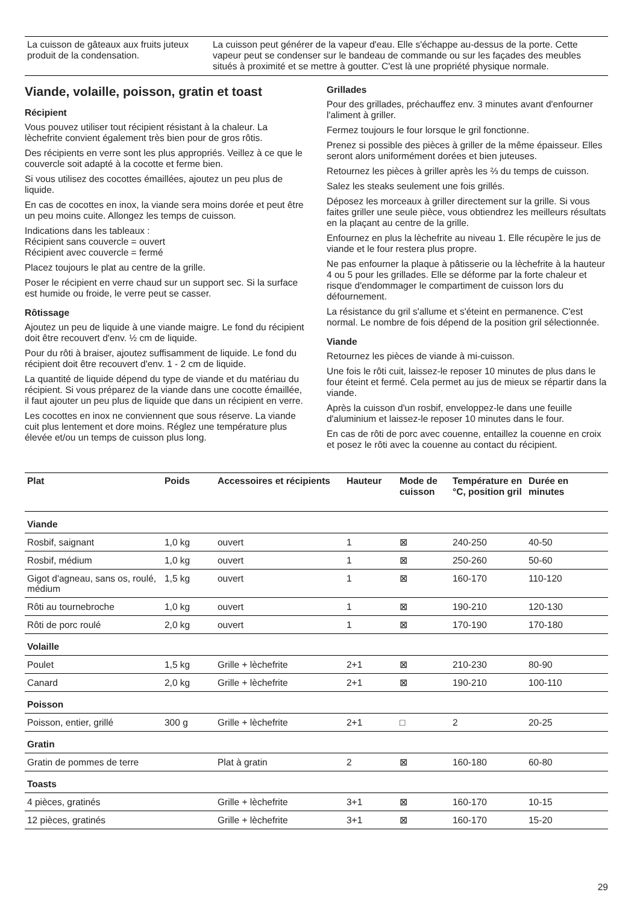| La cuisson de gâteaux aux fruits juteux produit de la condensation. | La cuisson peut générer de la vapeur d'eau. Elle s'échappe au-dessus de la porte. Cette vapeur peut se condenser sur le bandeau de commande ou sur les façades des meubles situés à proximité et se mettre à goutter. C'est là une propriété physique normale. |
Viande, volaille, poisson, gratin et toast
Récipient
Vous pouvez utiliser tout récipient résistant à la chaleur. La lèchefrite convient également très bien pour de gros rôtis.
Des récipients en verre sont les plus appropriés. Veillez à ce que le couvercle soit adapté à la cocotte et ferme bien.
Si vous utilisez des cocottes émaillées, ajoutez un peu plus de liquide.
En cas de cocottes en inox, la viande sera moins dorée et peut être un peu moins cuite. Allongez les temps de cuisson.
Indications dans les tableaux :
Récipient sans couvercle = ouvert
Récipient avec couvercle = fermé
Placez toujours le plat au centre de la grille.
Poser le récipient en verre chaud sur un support sec. Si la surface est humide ou froide, le verre peut se casser.
Rôtissage
Ajoutez un peu de liquide à une viande maigre. Le fond du récipient doit être recouvert d'env. ½ cm de liquide.
Pour du rôti à braiser, ajoutez suffisamment de liquide. Le fond du récipient doit être recouvert d'env. 1 - 2 cm de liquide.
La quantité de liquide dépend du type de viande et du matériau du récipient. Si vous préparez de la viande dans une cocotte émaillée, il faut ajouter un peu plus de liquide que dans un récipient en verre.
Les cocottes en inox ne conviennent que sous réserve. La viande cuit plus lentement et dore moins. Réglez une température plus élevée et/ou un temps de cuisson plus long.
Grillades
Pour des grillades, préchauffez env. 3 minutes avant d'enfourner l'aliment à griller.
Fermez toujours le four lorsque le gril fonctionne.
Prenez si possible des pièces à griller de la même épaisseur. Elles seront alors uniformément dorées et bien juteuses.
Retournez les pièces à griller après les ⅔ du temps de cuisson.
Salez les steaks seulement une fois grillés.
Déposez les morceaux à griller directement sur la grille. Si vous faites griller une seule pièce, vous obtiendrez les meilleurs résultats en la plaçant au centre de la grille.
Enfournez en plus la lèchefrite au niveau 1. Elle récupère le jus de viande et le four restera plus propre.
Ne pas enfourner la plaque à pâtisserie ou la lèchefrite à la hauteur 4 ou 5 pour les grillades. Elle se déforme par la forte chaleur et risque d'endommager le compartiment de cuisson lors du défournement.
La résistance du gril s'allume et s'éteint en permanence. C'est normal. Le nombre de fois dépend de la position gril sélectionnée.
Viande
Retournez les pièces de viande à mi-cuisson.
Une fois le rôti cuit, laissez-le reposer 10 minutes de plus dans le four éteint et fermé. Cela permet au jus de mieux se répartir dans la viande.
Après la cuisson d'un rosbif, enveloppez-le dans une feuille d'aluminium et laissez-le reposer 10 minutes dans le four.
En cas de rôti de porc avec couenne, entaillez la couenne en croix et posez le rôti avec la couenne au contact du récipient.
| Plat | Poids | Accessoires et récipients | Hauteur | Mode de cuisson | Température en °C, position gril | Durée en minutes |
| --- | --- | --- | --- | --- | --- | --- |
| Viande | | | | | | |
| Rosbif, saignant | 1,0 kg | ouvert | 1 | ⊠ | 240-250 | 40-50 |
| Rosbif, médium | 1,0 kg | ouvert | 1 | ⊠ | 250-260 | 50-60 |
| Gigot d'agneau, sans os, roulé, médium | 1,5 kg | ouvert | 1 | ⊠ | 160-170 | 110-120 |
| Rôti au tournebroche | 1,0 kg | ouvert | 1 | ⊠ | 190-210 | 120-130 |
| Rôti de porc roulé | 2,0 kg | ouvert | 1 | ⊠ | 170-190 | 170-180 |
| Volaille | | | | | | |
| Poulet | 1,5 kg | Grille + lèchefrite | 2+1 | ⊠ | 210-230 | 80-90 |
| Canard | 2,0 kg | Grille + lèchefrite | 2+1 | ⊠ | 190-210 | 100-110 |
| Poisson | | | | | | |
| Poisson, entier, grillé | 300 g | Grille + lèchefrite | 2+1 | □ | 2 | 20-25 |
| Gratin | | | | | | |
| Gratin de pommes de terre | | Plat à gratin | 2 | ⊠ | 160-180 | 60-80 |
| Toasts | | | | | | |
| 4 pièces, gratinés | | Grille + lèchefrite | 3+1 | ⊠ | 160-170 | 10-15 |
| 12 pièces, gratinés | | Grille + lèchefrite | 3+1 | ⊠ | 160-170 | 15-20 |
29